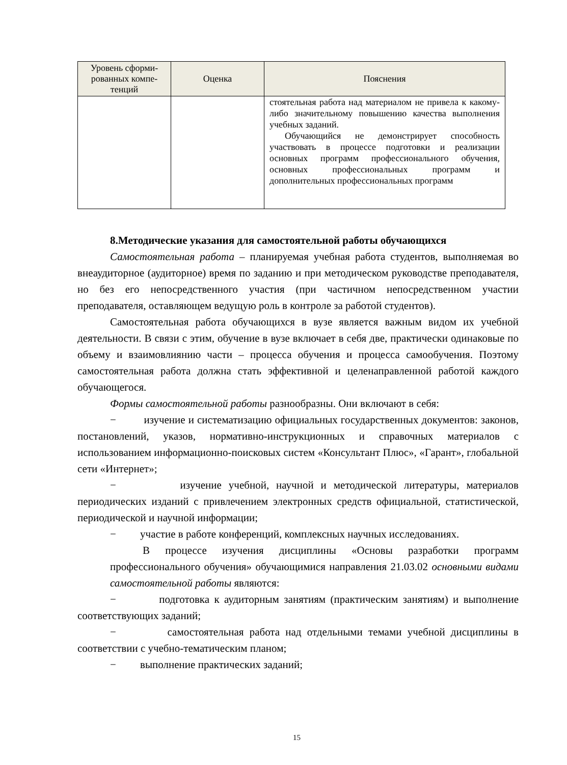| Уровень сформи- рованных компе- тенций | Оценка | Пояснения |
| --- | --- | --- |
| | | стоятельная работа над материалом не привела к какому-либо значительному повышению качества выполнения учебных заданий. Обучающийся не демонстрирует способность участвовать в процессе подготовки и реализации основных программ профессионального обучения, основных профессиональных программ и дополнительных профессиональных программ |
8.Методические указания для самостоятельной работы обучающихся
Самостоятельная работа – планируемая учебная работа студентов, выполняемая во внеаудиторное (аудиторное) время по заданию и при методическом руководстве преподавателя, но без его непосредственного участия (при частичном непосредственном участии преподавателя, оставляющем ведущую роль в контроле за работой студентов).
Самостоятельная работа обучающихся в вузе является важным видом их учебной деятельности. В связи с этим, обучение в вузе включает в себя две, практически одинаковые по объему и взаимовлиянию части – процесса обучения и процесса самообучения. Поэтому самостоятельная работа должна стать эффективной и целенаправленной работой каждого обучающегося.
Формы самостоятельной работы разнообразны. Они включают в себя:
− изучение и систематизацию официальных государственных документов: законов, постановлений, указов, нормативно-инструкционных и справочных материалов с использованием информационно-поисковых систем «Консультант Плюс», «Гарант», глобальной сети «Интернет»;
− изучение учебной, научной и методической литературы, материалов периодических изданий с привлечением электронных средств официальной, статистической, периодической и научной информации;
− участие в работе конференций, комплексных научных исследованиях.
В процессе изучения дисциплины «Основы разработки программ профессионального обучения» обучающимися направления 21.03.02 основными видами самостоятельной работы являются:
− подготовка к аудиторным занятиям (практическим занятиям) и выполнение соответствующих заданий;
− самостоятельная работа над отдельными темами учебной дисциплины в соответствии с учебно-тематическим планом;
− выполнение практических заданий;
15